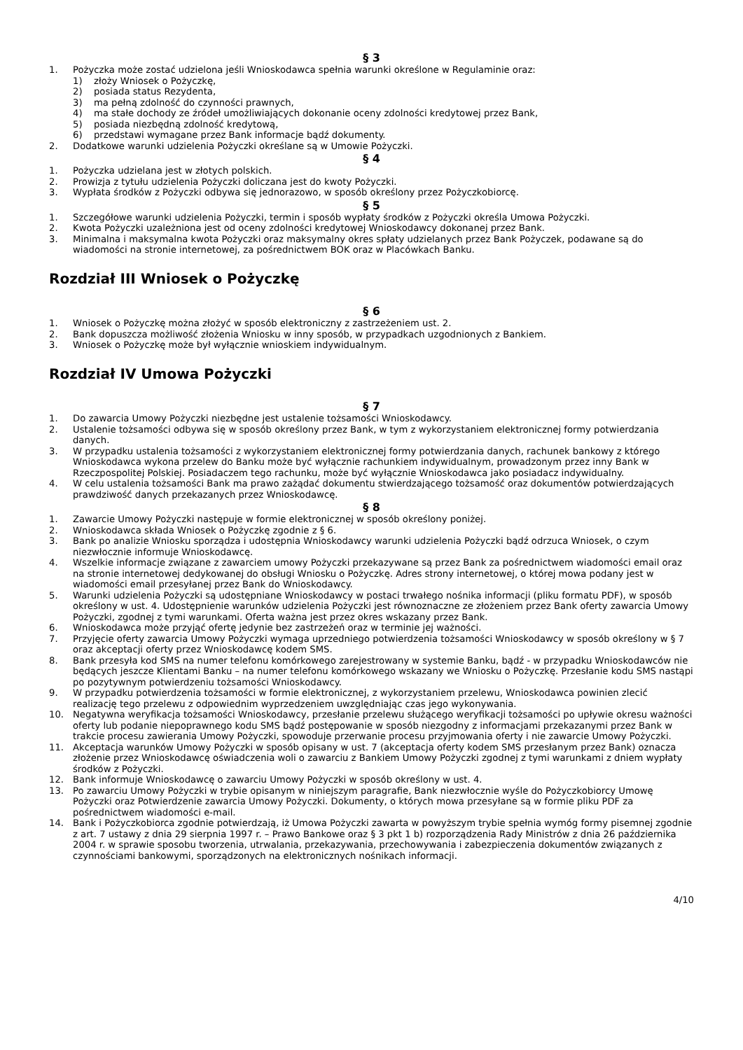§ 3
1. Pożyczka może zostać udzielona jeśli Wnioskodawca spełnia warunki określone w Regulaminie oraz:
1) złoży Wniosek o Pożyczkę,
2) posiada status Rezydenta,
3) ma pełną zdolność do czynności prawnych,
4) ma stałe dochody ze źródeł umożliwiających dokonanie oceny zdolności kredytowej przez Bank,
5) posiada niezbędną zdolność kredytową,
6) przedstawi wymagane przez Bank informacje bądź dokumenty.
2. Dodatkowe warunki udzielenia Pożyczki określane są w Umowie Pożyczki.
§ 4
1. Pożyczka udzielana jest w złotych polskich.
2. Prowizja z tytułu udzielenia Pożyczki doliczana jest do kwoty Pożyczki.
3. Wypłata środków z Pożyczki odbywa się jednorazowo, w sposób określony przez Pożyczkobiorcę.
§ 5
1. Szczegółowe warunki udzielenia Pożyczki, termin i sposób wypłaty środków z Pożyczki określa Umowa Pożyczki.
2. Kwota Pożyczki uzależniona jest od oceny zdolności kredytowej Wnioskodawcy dokonanej przez Bank.
3. Minimalna i maksymalna kwota Pożyczki oraz maksymalny okres spłaty udzielanych przez Bank Pożyczek, podawane są do wiadomości na stronie internetowej, za pośrednictwem BOK oraz w Placówkach Banku.
Rozdział III Wniosek o Pożyczkę
§ 6
1. Wniosek o Pożyczkę można złożyć w sposób elektroniczny z zastrzeżeniem ust. 2.
2. Bank dopuszcza możliwość złożenia Wniosku w inny sposób, w przypadkach uzgodnionych z Bankiem.
3. Wniosek o Pożyczkę może był wyłącznie wnioskiem indywidualnym.
Rozdział IV Umowa Pożyczki
§ 7
1. Do zawarcia Umowy Pożyczki niezbędne jest ustalenie tożsamości Wnioskodawcy.
2. Ustalenie tożsamości odbywa się w sposób określony przez Bank, w tym z wykorzystaniem elektronicznej formy potwierdzania danych.
3. W przypadku ustalenia tożsamości z wykorzystaniem elektronicznej formy potwierdzania danych, rachunek bankowy z którego Wnioskodawca wykona przelew do Banku może być wyłącznie rachunkiem indywidualnym, prowadzonym przez inny Bank w Rzeczpospolitej Polskiej. Posiadaczem tego rachunku, może być wyłącznie Wnioskodawca jako posiadacz indywidualny.
4. W celu ustalenia tożsamości Bank ma prawo zażądać dokumentu stwierdzającego tożsamość oraz dokumentów potwierdzających prawdziwość danych przekazanych przez Wnioskodawcę.
§ 8
1. Zawarcie Umowy Pożyczki następuje w formie elektronicznej w sposób określony poniżej.
2. Wnioskodawca składa Wniosek o Pożyczkę zgodnie z § 6.
3. Bank po analizie Wniosku sporządza i udostępnia Wnioskodawcy warunki udzielenia Pożyczki bądź odrzuca Wniosek, o czym niezwłocznie informuje Wnioskodawcę.
4. Wszelkie informacje związane z zawarciem umowy Pożyczki przekazywane są przez Bank za pośrednictwem wiadomości email oraz na stronie internetowej dedykowanej do obsługi Wniosku o Pożyczkę. Adres strony internetowej, o której mowa podany jest w wiadomości email przesyłanej przez Bank do Wnioskodawcy.
5. Warunki udzielenia Pożyczki są udostępniane Wnioskodawcy w postaci trwałego nośnika informacji (pliku formatu PDF), w sposób określony w ust. 4. Udostępnienie warunków udzielenia Pożyczki jest równoznaczne ze złożeniem przez Bank oferty zawarcia Umowy Pożyczki, zgodnej z tymi warunkami. Oferta ważna jest przez okres wskazany przez Bank.
6. Wnioskodawca może przyjąć ofertę jedynie bez zastrzeżeń oraz w terminie jej ważności.
7. Przyjęcie oferty zawarcia Umowy Pożyczki wymaga uprzedniego potwierdzenia tożsamości Wnioskodawcy w sposób określony w § 7 oraz akceptacji oferty przez Wnioskodawcę kodem SMS.
8. Bank przesyła kod SMS na numer telefonu komórkowego zarejestrowany w systemie Banku, bądź - w przypadku Wnioskodawców nie będących jeszcze Klientami Banku – na numer telefonu komórkowego wskazany we Wniosku o Pożyczkę. Przesłanie kodu SMS nastąpi po pozytywnym potwierdzeniu tożsamości Wnioskodawcy.
9. W przypadku potwierdzenia tożsamości w formie elektronicznej, z wykorzystaniem przelewu, Wnioskodawca powinien zlecić realizację tego przelewu z odpowiednim wyprzedzeniem uwzględniając czas jego wykonywania.
10. Negatywna weryfikacja tożsamości Wnioskodawcy, przesłanie przelewu służącego weryfikacji tożsamości po upływie okresu ważności oferty lub podanie niepoprawnego kodu SMS bądź postępowanie w sposób niezgodny z informacjami przekazanymi przez Bank w trakcie procesu zawierania Umowy Pożyczki, spowoduje przerwanie procesu przyjmowania oferty i nie zawarcie Umowy Pożyczki.
11. Akceptacja warunków Umowy Pożyczki w sposób opisany w ust. 7 (akceptacja oferty kodem SMS przesłanym przez Bank) oznacza złożenie przez Wnioskodawcę oświadczenia woli o zawarciu z Bankiem Umowy Pożyczki zgodnej z tymi warunkami z dniem wypłaty środków z Pożyczki.
12. Bank informuje Wnioskodawcę o zawarciu Umowy Pożyczki w sposób określony w ust. 4.
13. Po zawarciu Umowy Pożyczki w trybie opisanym w niniejszym paragrafie, Bank niezwłocznie wyśle do Pożyczkobiorcy Umowę Pożyczki oraz Potwierdzenie zawarcia Umowy Pożyczki. Dokumenty, o których mowa przesyłane są w formie pliku PDF za pośrednictwem wiadomości e-mail.
14. Bank i Pożyczkobiorca zgodnie potwierdzają, iż Umowa Pożyczki zawarta w powyższym trybie spełnia wymóg formy pisemnej zgodnie z art. 7 ustawy z dnia 29 sierpnia 1997 r. – Prawo Bankowe oraz § 3 pkt 1 b) rozporządzenia Rady Ministrów z dnia 26 października 2004 r. w sprawie sposobu tworzenia, utrwalania, przekazywania, przechowywania i zabezpieczenia dokumentów związanych z czynnościami bankowymi, sporządzonych na elektronicznych nośnikach informacji.
4/10